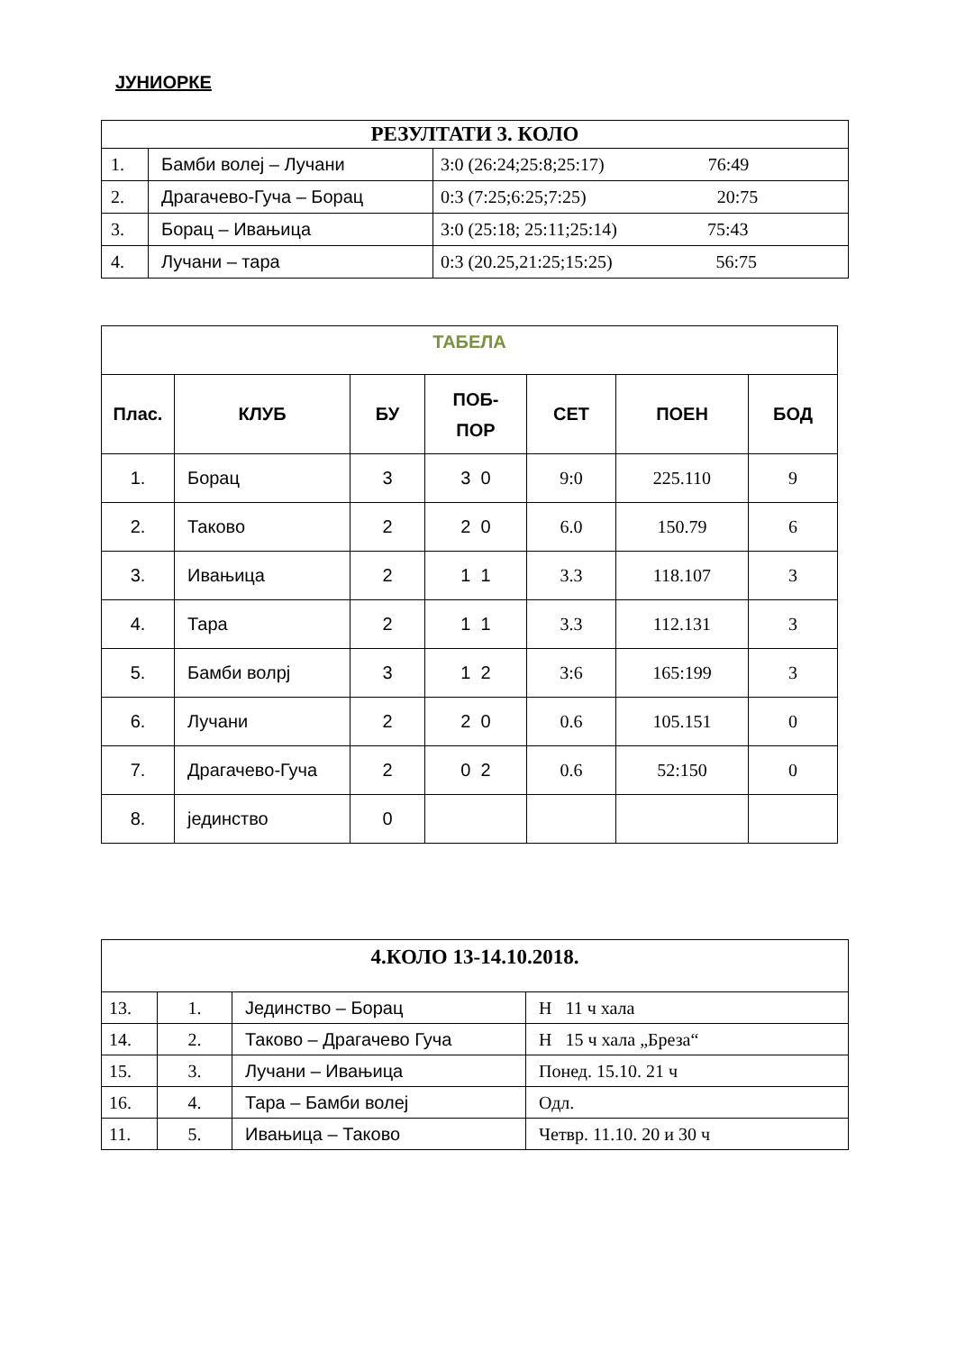ЈУНИОРКЕ
| РЕЗУЛТАТИ 3. КОЛО | | |
| --- | --- | --- |
| 1. | Бамби волеј – Лучани | 3:0 (26:24;25:8;25:17) 76:49 |
| 2. | Драгачево-Гуча – Борац | 0:3 (7:25;6:25;7:25) 20:75 |
| 3. | Борац – Ивањица | 3:0 (25:18; 25:11;25:14) 75:43 |
| 4. | Лучани – тара | 0:3 (20.25,21:25;15:25) 56:75 |
| ТАБЕЛА | | | | | | |
| --- | --- | --- | --- | --- | --- | --- |
| Плас. | КЛУБ | БУ | ПОБ- ПОР | СЕТ | ПОЕН | БОД |
| 1. | Борац | 3 | 3 0 | 9:0 | 225.110 | 9 |
| 2. | Таково | 2 | 2 0 | 6.0 | 150.79 | 6 |
| 3. | Ивањица | 2 | 1 1 | 3.3 | 118.107 | 3 |
| 4. | Тара | 2 | 1 1 | 3.3 | 112.131 | 3 |
| 5. | Бамби волрј | 3 | 1 2 | 3:6 | 165:199 | 3 |
| 6. | Лучани | 2 | 2 0 | 0.6 | 105.151 | 0 |
| 7. | Драгачево-Гуча | 2 | 0 2 | 0.6 | 52:150 | 0 |
| 8. | јединство | 0 | | | | |
| 4.КОЛО 13-14.10.2018. | | | |
| --- | --- | --- | --- |
| 13. | 1. | Јединство – Борац | Н 11 ч хала |
| 14. | 2. | Таково – Драгачево Гуча | Н 15 ч хала „Бреза“ |
| 15. | 3. | Лучани – Ивањица | Понед. 15.10. 21 ч |
| 16. | 4. | Тара – Бамби волеј | Одл. |
| 11. | 5. | Ивањица – Таково | Четвр. 11.10. 20 и 30 ч |